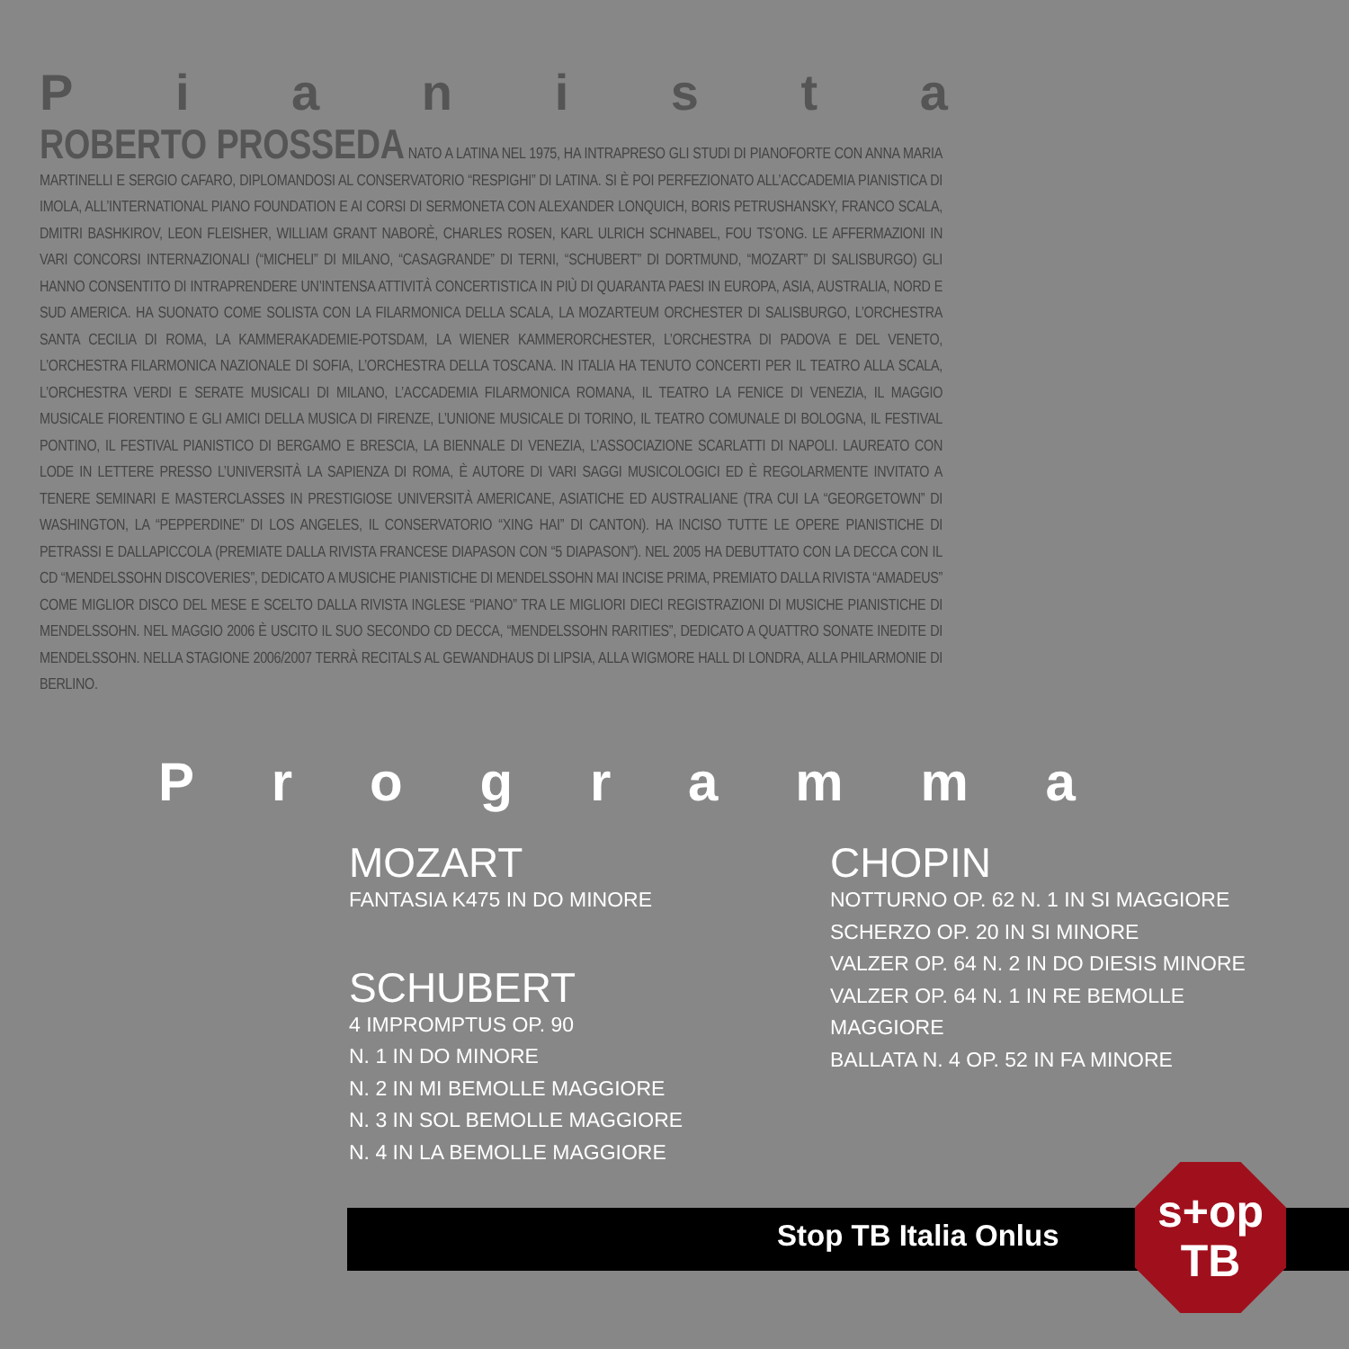Pianista
ROBERTO PROSSEDA NATO A LATINA NEL 1975, HA INTRAPRESO GLI STUDI DI PIANOFORTE CON ANNA MARIA MARTINELLI E SERGIO CAFARO, DIPLOMANDOSI AL CONSERVATORIO “RESPIGHI” DI LATINA. SI È POI PERFEZIONATO ALL’ACCADEMIA PIANISTICA DI IMOLA, ALL’INTERNATIONAL PIANO FOUNDATION E AI CORSI DI SERMONETA CON ALEXANDER LONQUICH, BORIS PETRUSHANSKY, FRANCO SCALA, DMITRI BASHKIROV, LEON FLEISHER, WILLIAM GRANT NABORÈ, CHARLES ROSEN, KARL ULRICH SCHNABEL, FOU TS’ONG. LE AFFERMAZIONI IN VARI CONCORSI INTERNAZIONALI (“MICHELI” DI MILANO, “CASAGRANDE” DI TERNI, “SCHUBERT” DI DORTMUND, “MOZART” DI SALISBURGO) GLI HANNO CONSENTITO DI INTRAPRENDERE UN’INTENSA ATTIVITÀ CONCERTISTICA IN PIÙ DI QUARANTA PAESI IN EUROPA, ASIA, AUSTRALIA, NORD E SUD AMERICA. HA SUONATO COME SOLISTA CON LA FILARMONICA DELLA SCALA, LA MOZARTEUM ORCHESTER DI SALISBURGO, L’ORCHESTRA SANTA CECILIA DI ROMA, LA KAMMERAKADEMIE-POTSDAM, LA WIENER KAMMERORCHESTER, L’ORCHESTRA DI PADOVA E DEL VENETO, L’ORCHESTRA FILARMONICA NAZIONALE DI SOFIA, L’ORCHESTRA DELLA TOSCANA. IN ITALIA HA TENUTO CONCERTI PER IL TEATRO ALLA SCALA, L’ORCHESTRA VERDI E SERATE MUSICALI DI MILANO, L’ACCADEMIA FILARMONICA ROMANA, IL TEATRO LA FENICE DI VENEZIA, IL MAGGIO MUSICALE FIORENTINO E GLI AMICI DELLA MUSICA DI FIRENZE, L’UNIONE MUSICALE DI TORINO, IL TEATRO COMUNALE DI BOLOGNA, IL FESTIVAL PONTINO, IL FESTIVAL PIANISTICO DI BERGAMO E BRESCIA, LA BIENNALE DI VENEZIA, L’ASSOCIAZIONE SCARLATTI DI NAPOLI. LAUREATO CON LODE IN LETTERE PRESSO L’UNIVERSITÀ LA SAPIENZA DI ROMA, È AUTORE DI VARI SAGGI MUSICOLOGICI ED È REGOLARMENTE INVITATO A TENERE SEMINARI E MASTERCLASSES IN PRESTIGIOSE UNIVERSITÀ AMERICANE, ASIATICHE ED AUSTRALIANE (TRA CUI LA “GEORGETOWN” DI WASHINGTON, LA “PEPPERDINE” DI LOS ANGELES, IL CONSERVATORIO “XING HAI” DI CANTON). HA INCISO TUTTE LE OPERE PIANISTICHE DI PETRASSI E DALLAPICCOLA (PREMIATE DALLA RIVISTA FRANCESE DIAPASON CON “5 DIAPASON”). NEL 2005 HA DEBUTTATO CON LA DECCA CON IL CD “MENDELSSOHN DISCOVERIES”, DEDICATO A MUSICHE PIANISTICHE DI MENDELSSOHN MAI INCISE PRIMA, PREMIATO DALLA RIVISTA “AMADEUS” COME MIGLIOR DISCO DEL MESE E SCELTO DALLA RIVISTA INGLESE “PIANO” TRA LE MIGLIORI DIECI REGISTRAZIONI DI MUSICHE PIANISTICHE DI MENDELSSOHN. NEL MAGGIO 2006 È USCITO IL SUO SECONDO CD DECCA, “MENDELSSOHN RARITIES”, DEDICATO A QUATTRO SONATE INEDITE DI MENDELSSOHN. NELLA STAGIONE 2006/2007 TERRÀ RECITALS AL GEWANDHAUS DI LIPSIA, ALLA WIGMORE HALL DI LONDRA, ALLA PHILARMONIE DI BERLINO.
Programma
MOZART
FANTASIA K475 IN DO MINORE
SCHUBERT
4 IMPROMPTUS OP. 90
N. 1 IN DO MINORE
N. 2 IN MI BEMOLLE MAGGIORE
N. 3 IN SOL BEMOLLE MAGGIORE
N. 4 IN LA BEMOLLE MAGGIORE
CHOPIN
NOTTURNO OP. 62 N. 1 IN SI MAGGIORE
SCHERZO OP. 20 IN SI MINORE
VALZER OP. 64 N. 2 IN DO DIESIS MINORE
VALZER OP. 64 N. 1 IN RE BEMOLLE
MAGGIORE
BALLATA N. 4 OP. 52 IN FA MINORE
Stop TB Italia Onlus
s+op
TB